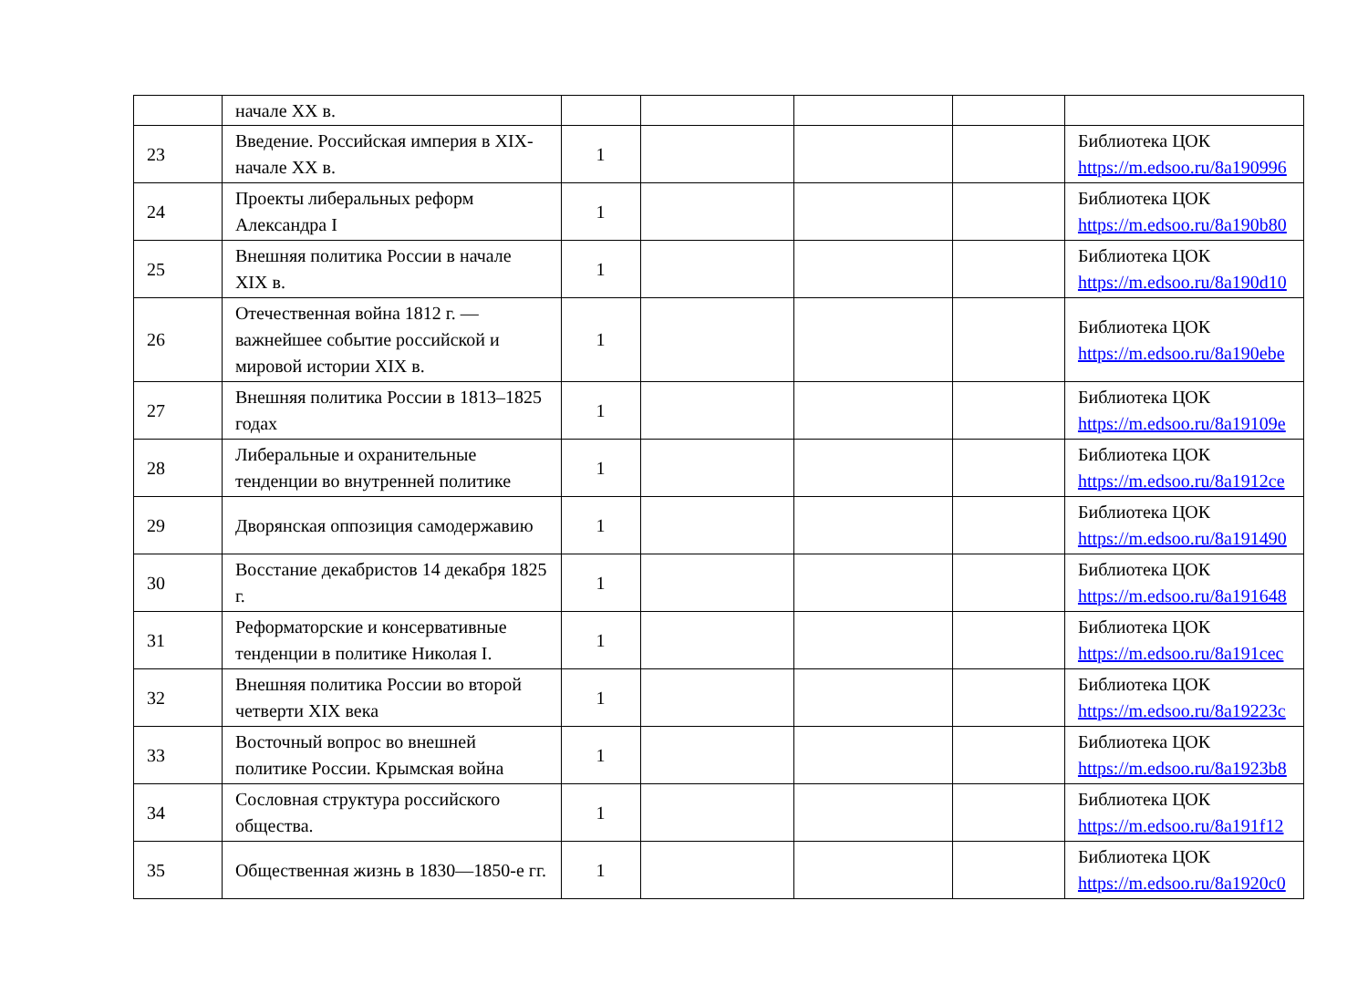| | начале XX в. | | | | | |
| 23 | Введение. Российская империя в XIX- начале XX в. | 1 | | | | Библиотека ЦОК https://m.edsoo.ru/8a190996 |
| 24 | Проекты либеральных реформ Александра I | 1 | | | | Библиотека ЦОК https://m.edsoo.ru/8a190b80 |
| 25 | Внешняя политика России в начале XIX в. | 1 | | | | Библиотека ЦОК https://m.edsoo.ru/8a190d10 |
| 26 | Отечественная война 1812 г. — важнейшее событие российской и мировой истории XIX в. | 1 | | | | Библиотека ЦОК https://m.edsoo.ru/8a190ebe |
| 27 | Внешняя политика России в 1813–1825 годах | 1 | | | | Библиотека ЦОК https://m.edsoo.ru/8a19109e |
| 28 | Либеральные и охранительные тенденции во внутренней политике | 1 | | | | Библиотека ЦОК https://m.edsoo.ru/8a1912ce |
| 29 | Дворянская оппозиция самодержавию | 1 | | | | Библиотека ЦОК https://m.edsoo.ru/8a191490 |
| 30 | Восстание декабристов 14 декабря 1825 г. | 1 | | | | Библиотека ЦОК https://m.edsoo.ru/8a191648 |
| 31 | Реформаторские и консервативные тенденции в политике Николая I. | 1 | | | | Библиотека ЦОК https://m.edsoo.ru/8a191cec |
| 32 | Внешняя политика России во второй четверти XIX века | 1 | | | | Библиотека ЦОК https://m.edsoo.ru/8a19223c |
| 33 | Восточный вопрос во внешней политике России. Крымская война | 1 | | | | Библиотека ЦОК https://m.edsoo.ru/8a1923b8 |
| 34 | Сословная структура российского общества. | 1 | | | | Библиотека ЦОК https://m.edsoo.ru/8a191f12 |
| 35 | Общественная жизнь в 1830—1850-е гг. | 1 | | | | Библиотека ЦОК https://m.edsoo.ru/8a1920c0 |